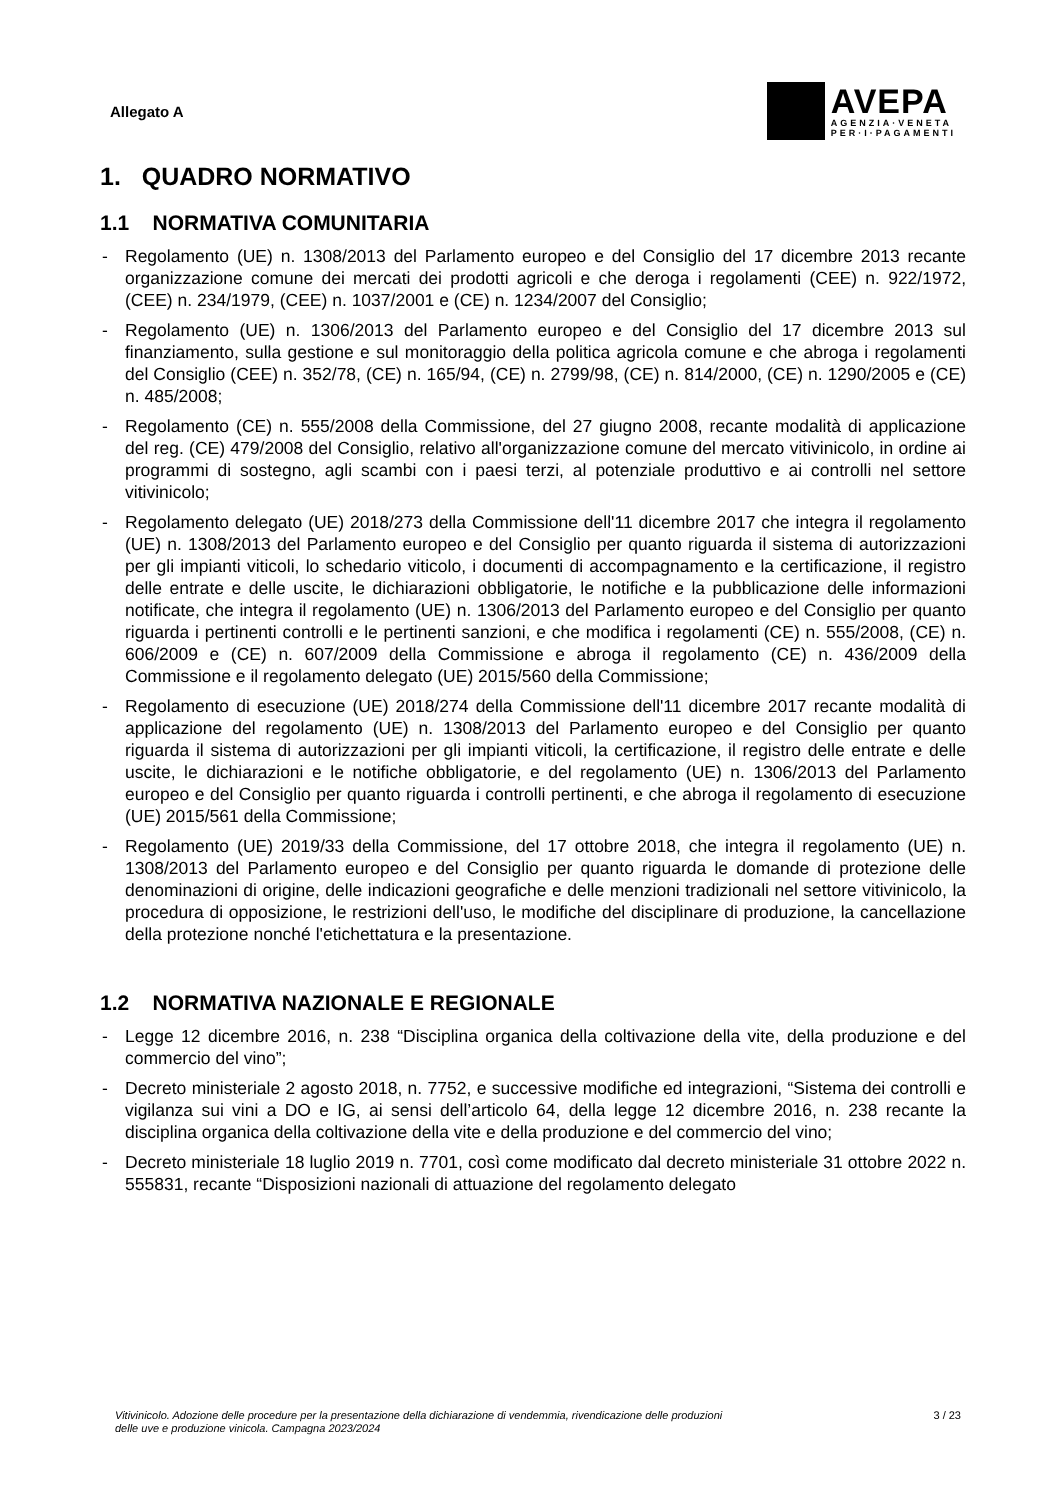Allegato A
AVEPA
AGENZIA·VENETA
PER·I·PAGAMENTI
1. QUADRO NORMATIVO
1.1 NORMATIVA COMUNITARIA
- Regolamento (UE) n. 1308/2013 del Parlamento europeo e del Consiglio del 17 dicembre 2013 recante organizzazione comune dei mercati dei prodotti agricoli e che deroga i regolamenti (CEE) n. 922/1972, (CEE) n. 234/1979, (CEE) n. 1037/2001 e (CE) n. 1234/2007 del Consiglio;
- Regolamento (UE) n. 1306/2013 del Parlamento europeo e del Consiglio del 17 dicembre 2013 sul finanziamento, sulla gestione e sul monitoraggio della politica agricola comune e che abroga i regolamenti del Consiglio (CEE) n. 352/78, (CE) n. 165/94, (CE) n. 2799/98, (CE) n. 814/2000, (CE) n. 1290/2005 e (CE) n. 485/2008;
- Regolamento (CE) n. 555/2008 della Commissione, del 27 giugno 2008, recante modalità di applicazione del reg. (CE) 479/2008 del Consiglio, relativo all'organizzazione comune del mercato vitivinicolo, in ordine ai programmi di sostegno, agli scambi con i paesi terzi, al potenziale produttivo e ai controlli nel settore vitivinicolo;
- Regolamento delegato (UE) 2018/273 della Commissione dell'11 dicembre 2017 che integra il regolamento (UE) n. 1308/2013 del Parlamento europeo e del Consiglio per quanto riguarda il sistema di autorizzazioni per gli impianti viticoli, lo schedario viticolo, i documenti di accompagnamento e la certificazione, il registro delle entrate e delle uscite, le dichiarazioni obbligatorie, le notifiche e la pubblicazione delle informazioni notificate, che integra il regolamento (UE) n. 1306/2013 del Parlamento europeo e del Consiglio per quanto riguarda i pertinenti controlli e le pertinenti sanzioni, e che modifica i regolamenti (CE) n. 555/2008, (CE) n. 606/2009 e (CE) n. 607/2009 della Commissione e abroga il regolamento (CE) n. 436/2009 della Commissione e il regolamento delegato (UE) 2015/560 della Commissione;
- Regolamento di esecuzione (UE) 2018/274 della Commissione dell'11 dicembre 2017 recante modalità di applicazione del regolamento (UE) n. 1308/2013 del Parlamento europeo e del Consiglio per quanto riguarda il sistema di autorizzazioni per gli impianti viticoli, la certificazione, il registro delle entrate e delle uscite, le dichiarazioni e le notifiche obbligatorie, e del regolamento (UE) n. 1306/2013 del Parlamento europeo e del Consiglio per quanto riguarda i controlli pertinenti, e che abroga il regolamento di esecuzione (UE) 2015/561 della Commissione;
- Regolamento (UE) 2019/33 della Commissione, del 17 ottobre 2018, che integra il regolamento (UE) n. 1308/2013 del Parlamento europeo e del Consiglio per quanto riguarda le domande di protezione delle denominazioni di origine, delle indicazioni geografiche e delle menzioni tradizionali nel settore vitivinicolo, la procedura di opposizione, le restrizioni dell'uso, le modifiche del disciplinare di produzione, la cancellazione della protezione nonché l'etichettatura e la presentazione.
1.2 NORMATIVA NAZIONALE E REGIONALE
- Legge 12 dicembre 2016, n. 238 “Disciplina organica della coltivazione della vite, della produzione e del commercio del vino”;
- Decreto ministeriale 2 agosto 2018, n. 7752, e successive modifiche ed integrazioni, “Sistema dei controlli e vigilanza sui vini a DO e IG, ai sensi dell’articolo 64, della legge 12 dicembre 2016, n. 238 recante la disciplina organica della coltivazione della vite e della produzione e del commercio del vino;
- Decreto ministeriale 18 luglio 2019 n. 7701, così come modificato dal decreto ministeriale 31 ottobre 2022 n. 555831, recante “Disposizioni nazionali di attuazione del regolamento delegato
Vitivinicolo. Adozione delle procedure per la presentazione della dichiarazione di vendemmia, rivendicazione delle produzioni
delle uve e produzione vinicola. Campagna 2023/2024
3 / 23